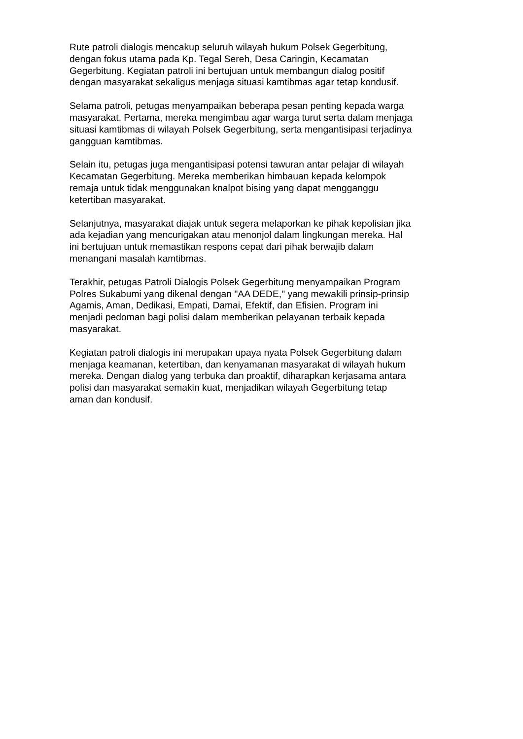Rute patroli dialogis mencakup seluruh wilayah hukum Polsek Gegerbitung,
dengan fokus utama pada Kp. Tegal Sereh, Desa Caringin, Kecamatan
Gegerbitung. Kegiatan patroli ini bertujuan untuk membangun dialog positif
dengan masyarakat sekaligus menjaga situasi kamtibmas agar tetap kondusif.
Selama patroli, petugas menyampaikan beberapa pesan penting kepada warga
masyarakat. Pertama, mereka mengimbau agar warga turut serta dalam menjaga
situasi kamtibmas di wilayah Polsek Gegerbitung, serta mengantisipasi terjadinya
gangguan kamtibmas.
Selain itu, petugas juga mengantisipasi potensi tawuran antar pelajar di wilayah
Kecamatan Gegerbitung. Mereka memberikan himbauan kepada kelompok
remaja untuk tidak menggunakan knalpot bising yang dapat mengganggu
ketertiban masyarakat.
Selanjutnya, masyarakat diajak untuk segera melaporkan ke pihak kepolisian jika
ada kejadian yang mencurigakan atau menonjol dalam lingkungan mereka. Hal
ini bertujuan untuk memastikan respons cepat dari pihak berwajib dalam
menangani masalah kamtibmas.
Terakhir, petugas Patroli Dialogis Polsek Gegerbitung menyampaikan Program
Polres Sukabumi yang dikenal dengan "AA DEDE," yang mewakili prinsip-prinsip
Agamis, Aman, Dedikasi, Empati, Damai, Efektif, dan Efisien. Program ini
menjadi pedoman bagi polisi dalam memberikan pelayanan terbaik kepada
masyarakat.
Kegiatan patroli dialogis ini merupakan upaya nyata Polsek Gegerbitung dalam
menjaga keamanan, ketertiban, dan kenyamanan masyarakat di wilayah hukum
mereka. Dengan dialog yang terbuka dan proaktif, diharapkan kerjasama antara
polisi dan masyarakat semakin kuat, menjadikan wilayah Gegerbitung tetap
aman dan kondusif.